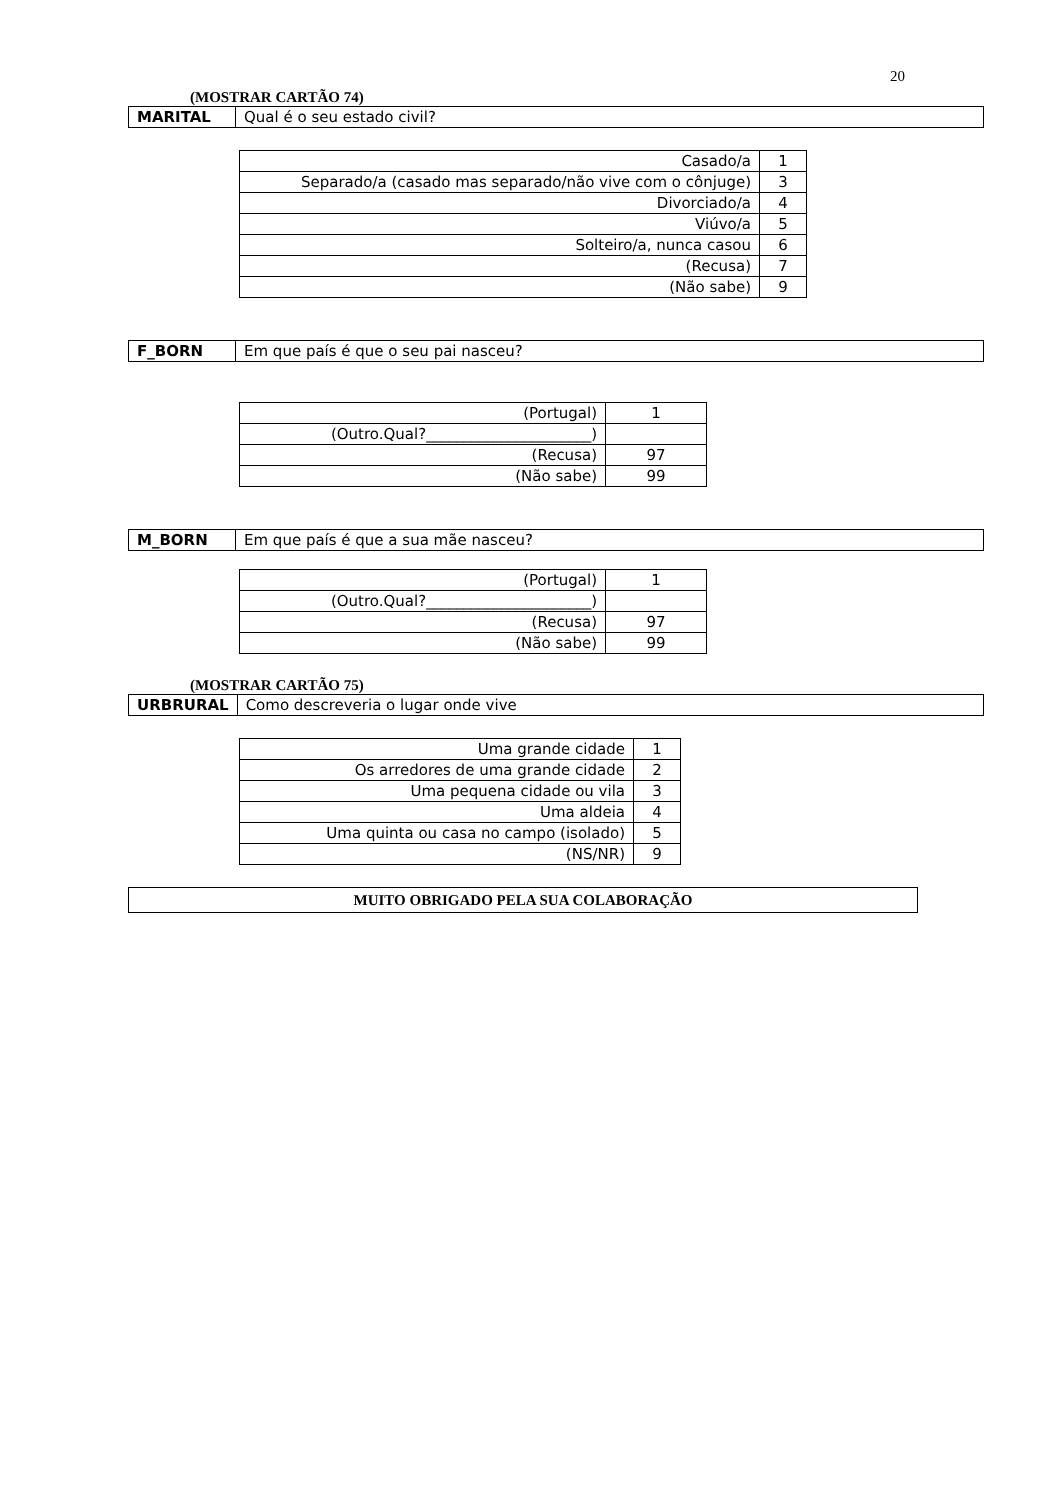20
(MOSTRAR CARTÃO 74)
| MARITAL | Qual é o seu estado civil? |
| Casado/a | 1 |
| Separado/a (casado mas separado/não vive com o cônjuge) | 3 |
| Divorciado/a | 4 |
| Viúvo/a | 5 |
| Solteiro/a, nunca casou | 6 |
| (Recusa) | 7 |
| (Não sabe) | 9 |
| F_BORN | Em que país é que o seu pai nasceu? |
| (Portugal) | 1 |
| (Outro.Qual?______________________) | |
| (Recusa) | 97 |
| (Não sabe) | 99 |
| M_BORN | Em que país é que a sua mãe nasceu? |
| (Portugal) | 1 |
| (Outro.Qual?______________________) | |
| (Recusa) | 97 |
| (Não sabe) | 99 |
(MOSTRAR CARTÃO 75)
| URBRURAL | Como descreveria o lugar onde vive |
| Uma grande cidade | 1 |
| Os arredores de uma grande cidade | 2 |
| Uma pequena cidade ou vila | 3 |
| Uma aldeia | 4 |
| Uma quinta ou casa no campo (isolado) | 5 |
| (NS/NR) | 9 |
| MUITO OBRIGADO PELA SUA COLABORAÇÃO |